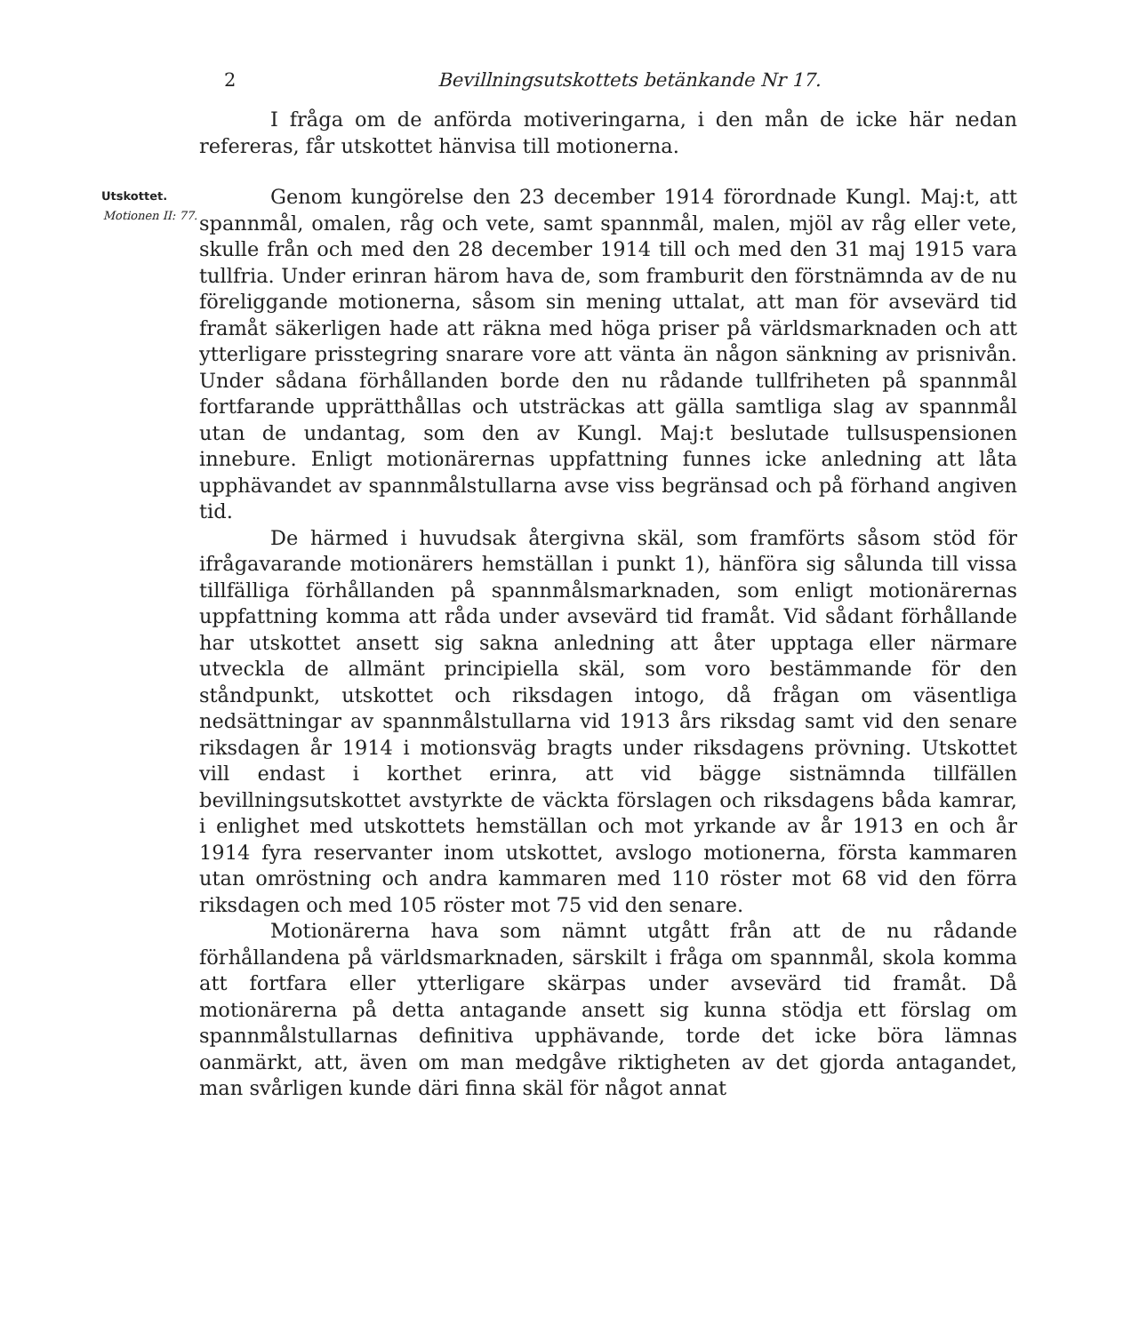2 Bevillningsutskottets betänkande Nr 17.
I fråga om de anförda motiveringarna, i den mån de icke här nedan refereras, får utskottet hänvisa till motionerna.
Utskottet.
Motionen II: 77.
Genom kungörelse den 23 december 1914 förordnade Kungl. Maj:t, att spannmål, omalen, råg och vete, samt spannmål, malen, mjöl av råg eller vete, skulle från och med den 28 december 1914 till och med den 31 maj 1915 vara tullfria. Under erinran härom hava de, som framburit den förstnämnda av de nu föreliggande motionerna, såsom sin mening uttalat, att man för avsevärd tid framåt säkerligen hade att räkna med höga priser på världsmarknaden och att ytterligare prisstegring snarare vore att vänta än någon sänkning av prisnivån. Under sådana förhållanden borde den nu rådande tullfriheten på spannmål fortfarande upprätthållas och utsträckas att gälla samtliga slag av spannmål utan de undantag, som den av Kungl. Maj:t beslutade tullsuspensionen innebure. Enligt motionärernas uppfattning funnes icke anledning att låta upphävandet av spannmålstullarna avse viss begränsad och på förhand angiven tid.
De härmed i huvudsak återgivna skäl, som framförts såsom stöd för ifrågavarande motionärers hemställan i punkt 1), hänföra sig sålunda till vissa tillfälliga förhållanden på spannmålsmarknaden, som enligt motionärernas uppfattning komma att råda under avsevärd tid framåt. Vid sådant förhållande har utskottet ansett sig sakna anledning att åter upptaga eller närmare utveckla de allmänt principiella skäl, som voro bestämmande för den ståndpunkt, utskottet och riksdagen intogo, då frågan om väsentliga nedsättningar av spannmålstullarna vid 1913 års riksdag samt vid den senare riksdagen år 1914 i motionsväg bragts under riksdagens prövning. Utskottet vill endast i korthet erinra, att vid bägge sistnämnda tillfällen bevillningsutskottet avstyrkte de väckta förslagen och riksdagens båda kamrar, i enlighet med utskottets hemställan och mot yrkande av år 1913 en och år 1914 fyra reservanter inom utskottet, avslogo motionerna, första kammaren utan omröstning och andra kammaren med 110 röster mot 68 vid den förra riksdagen och med 105 röster mot 75 vid den senare.
Motionärerna hava som nämnt utgått från att de nu rådande förhållandena på världsmarknaden, särskilt i fråga om spannmål, skola komma att fortfara eller ytterligare skärpas under avsevärd tid framåt. Då motionärerna på detta antagande ansett sig kunna stödja ett förslag om spannmålstullarnas definitiva upphävande, torde det icke böra lämnas oanmärkt, att, även om man medgåve riktigheten av det gjorda antagandet, man svårligen kunde däri finna skäl för något annat